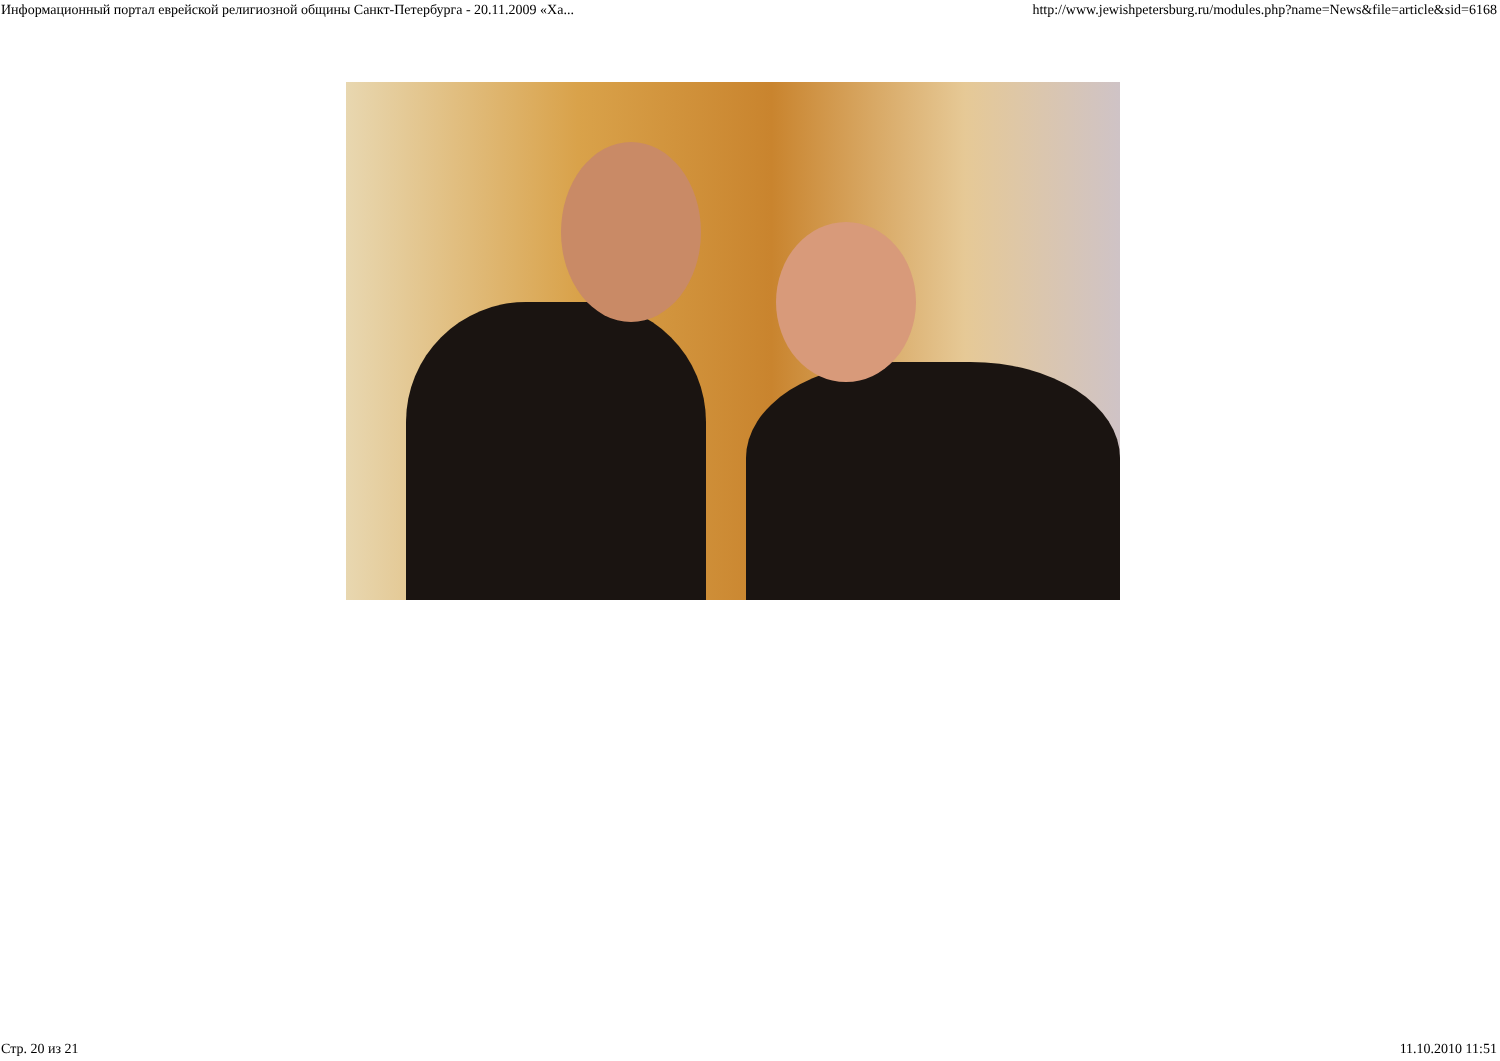Информационный портал еврейской религиозной общины Санкт-Петербурга - 20.11.2009 «Ха... http://www.jewishpetersburg.ru/modules.php?name=News&file=article&sid=6168
Стр. 20 из 21 11.10.2010 11:51